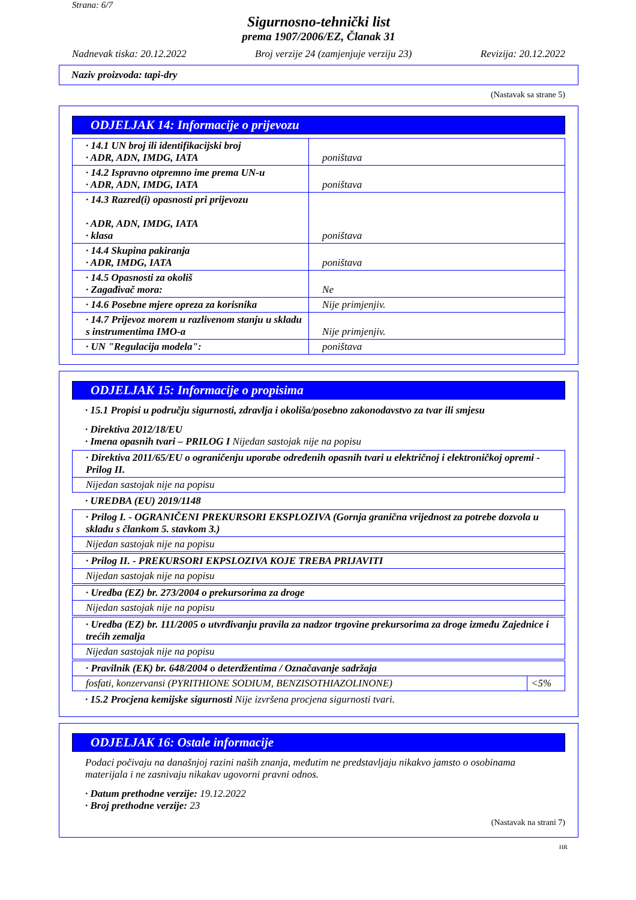Strana: 6/7
Sigurnosno-tehnički list
prema 1907/2006/EZ, Članak 31
Nadnevak tiska: 20.12.2022 Broj verzije 24 (zamjenjuje verziju 23) Revizija: 20.12.2022
Naziv proizvoda: tapi-dry
(Nastavak sa strane 5)
ODJELJAK 14: Informacije o prijevozu
| · 14.1 UN broj ili identifikacijski broj · ADR, ADN, IMDG, IATA | poništava |
| · 14.2 Ispravno otpremno ime prema UN-u · ADR, ADN, IMDG, IATA | poništava |
| · 14.3 Razred(i) opasnosti pri prijevozu · ADR, ADN, IMDG, IATA · klasa | poništava |
| · 14.4 Skupina pakiranja · ADR, IMDG, IATA | poništava |
| · 14.5 Opasnosti za okoliš · Zagađivač mora: | Ne |
| · 14.6 Posebne mjere opreza za korisnika | Nije primjenjiv. |
| · 14.7 Prijevoz morem u razlivenom stanju u skladu s instrumentima IMO-a | Nije primjenjiv. |
| · UN "Regulacija modela": | poništava |
ODJELJAK 15: Informacije o propisima
· 15.1 Propisi u području sigurnosti, zdravlja i okoliša/posebno zakonodavstvo za tvar ili smjesu
· Direktiva 2012/18/EU
· Imena opasnih tvari – PRILOG I Nijedan sastojak nije na popisu
· Direktiva 2011/65/EU o ograničenju uporabe određenih opasnih tvari u električnoj i elektroničkoj opremi - Prilog II.
Nijedan sastojak nije na popisu
· UREDBA (EU) 2019/1148
· Prilog I. - OGRANIČENI PREKURSORI EKSPLOZIVA (Gornja granična vrijednost za potrebe dozvola u skladu s člankom 5. stavkom 3.)
Nijedan sastojak nije na popisu
· Prilog II. - PREKURSORI EKPSLOZIVA KOJE TREBA PRIJAVITI
Nijedan sastojak nije na popisu
· Uredba (EZ) br. 273/2004 o prekursorima za droge
Nijedan sastojak nije na popisu
· Uredba (EZ) br. 111/2005 o utvrđivanju pravila za nadzor trgovine prekursorima za droge između Zajednice i trećih zemalja
Nijedan sastojak nije na popisu
| · Pravilnik (EK) br. 648/2004 o deterdžentima / Označavanje sadržaja | |
| fosfati, konzervansi (PYRITHIONE SODIUM, BENZISOTHIAZOLINONE) | <5% |
· 15.2 Procjena kemijske sigurnosti Nije izvršena procjena sigurnosti tvari.
ODJELJAK 16: Ostale informacije
Podaci počivaju na današnjoj razini naših znanja, međutim ne predstavljaju nikakvo jamsto o osobinama materijala i ne zasnivaju nikakav ugovorni pravni odnos.
· Datum prethodne verzije: 19.12.2022
· Broj prethodne verzije: 23
(Nastavak na strani 7)
HR